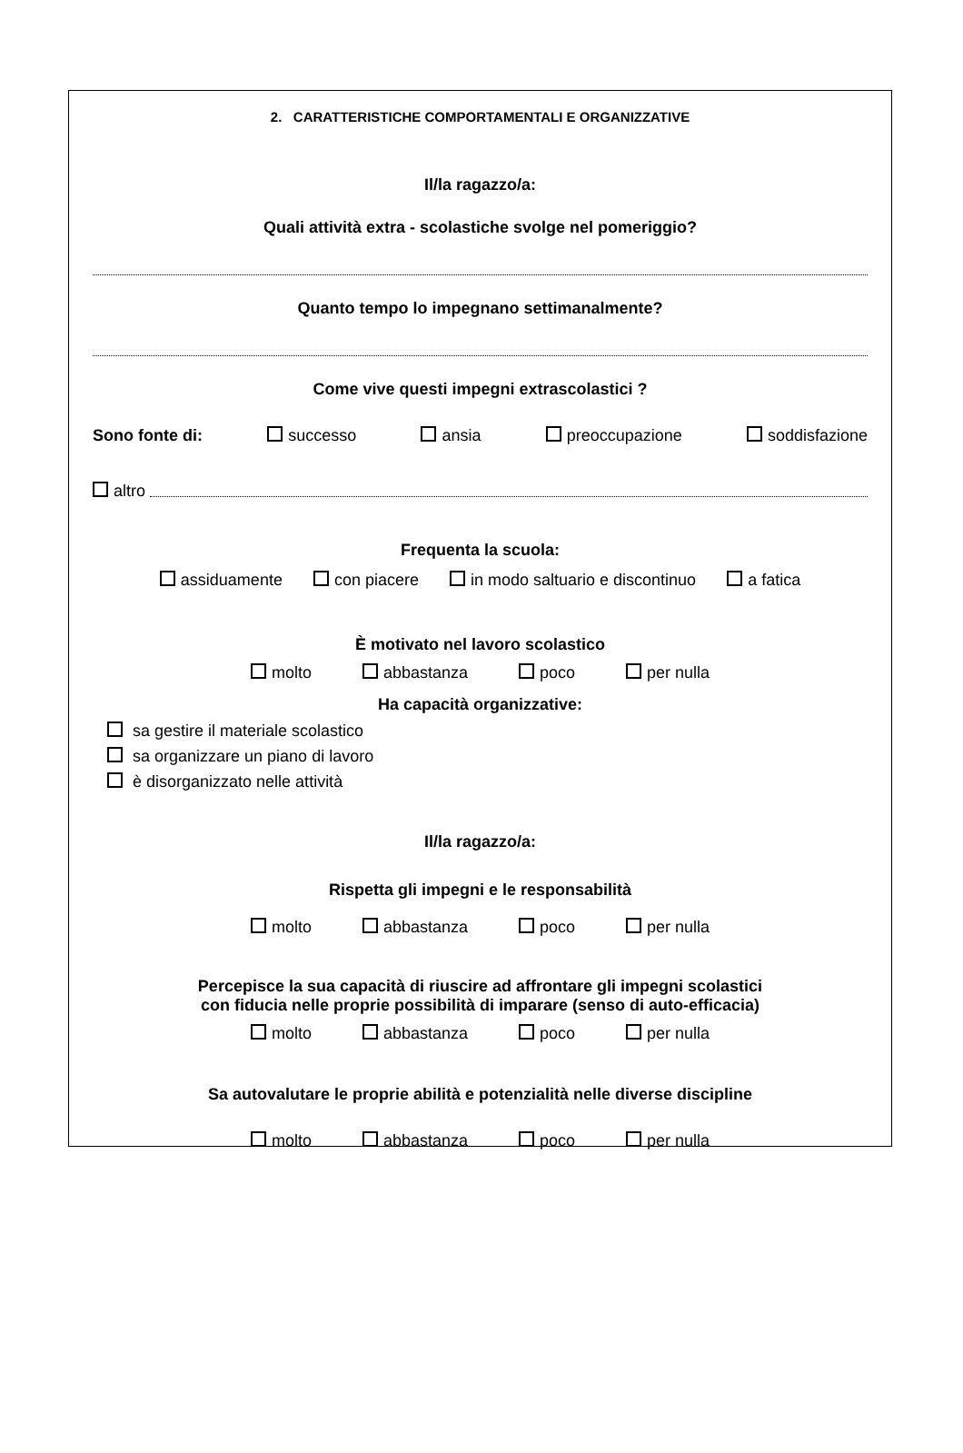2. CARATTERISTICHE COMPORTAMENTALI E ORGANIZZATIVE
Il/la ragazzo/a:
Quali attività extra - scolastiche svolge nel pomeriggio?
Quanto tempo lo impegnano settimanalmente?
Come vive questi impegni extrascolastici ?
Sono fonte di: successo ansia preoccupazione soddisfazione
altro
Frequenta la scuola:
assiduamente con piacere in modo saltuario e discontinuo a fatica
È motivato nel lavoro scolastico
molto abbastanza poco per nulla
Ha capacità organizzative:
sa gestire il materiale scolastico
sa organizzare un piano di lavoro
è disorganizzato nelle attività
Il/la ragazzo/a:
Rispetta gli impegni e le responsabilità
molto abbastanza poco per nulla
Percepisce la sua capacità di riuscire ad affrontare gli impegni scolastici
con fiducia nelle proprie possibilità di imparare (senso di auto-efficacia)
molto abbastanza poco per nulla
Sa autovalutare le proprie abilità e potenzialità nelle diverse discipline
molto abbastanza poco per nulla